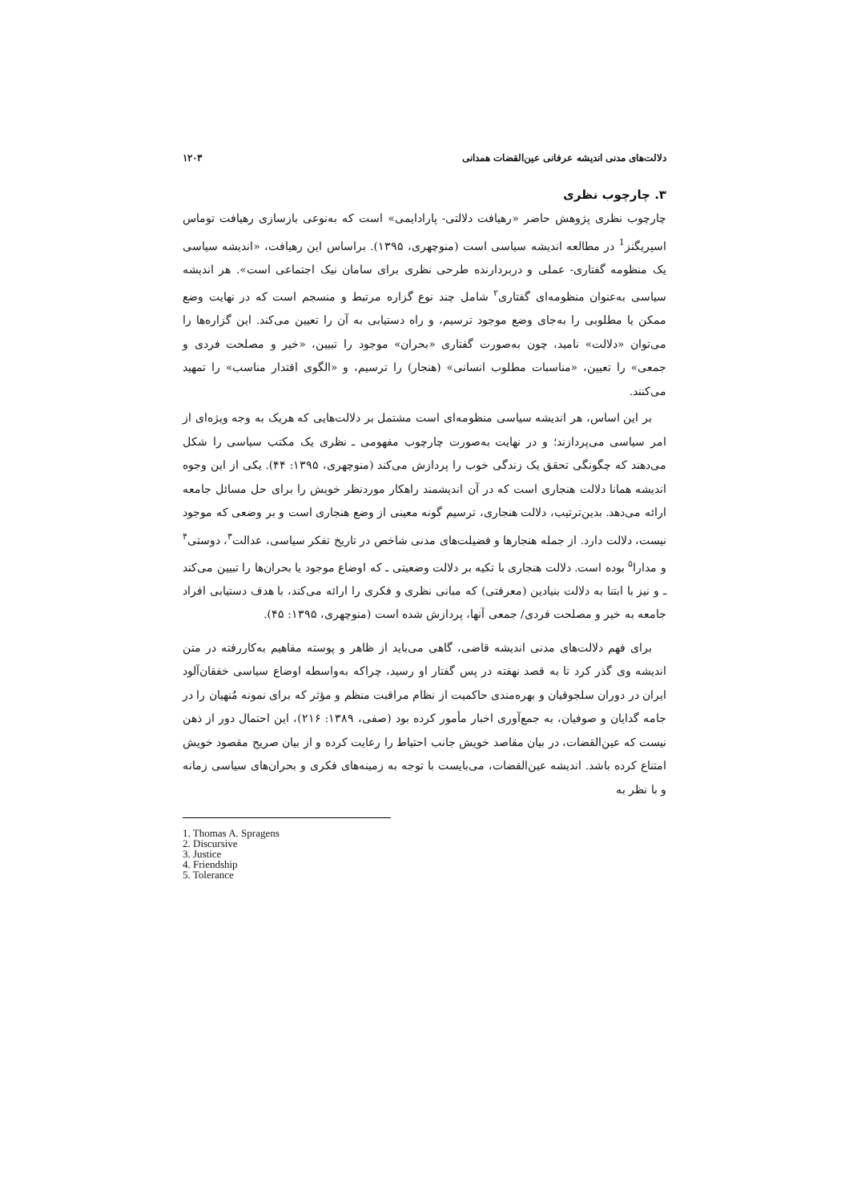۱۲۰۳ دلالت‌های مدنی اندیشه عرفانی عین‌القضات همدانی
۳. چارچوب نظری
چارچوب نظری پژوهش حاضر «رهیافت دلالتی- پارادایمی» است که به‌نوعی بازسازی رهیافت توماس اسپریگنز<sup>1</sup> در مطالعه اندیشه سیاسی است (منوچهری، ۱۳۹۵). براساس این رهیافت، «اندیشه سیاسی یک منظومه گفتاری- عملی و دربردارنده طرحی نظری برای سامان نیک اجتماعی است». هر اندیشه سیاسی به‌عنوان منظومه‌ای گفتاری<sup>۲</sup> شامل چند نوع گزاره مرتبط و منسجم است که در نهایت وضع ممکن یا مطلوبی را به‌جای وضع موجود ترسیم، و راه دستیابی به آن را تعیین می‌کند. این گزاره‌ها را می‌توان «دلالت» نامید، چون به‌صورت گفتاری «بحران» موجود را تبیین، «خیر و مصلحت فردی و جمعی» را تعیین، «مناسبات مطلوب انسانی» (هنجار) را ترسیم، و «الگوی اقتدار مناسب» را تمهید می‌کنند.
بر این اساس، هر اندیشه سیاسی منظومه‌ای است مشتمل بر دلالت‌هایی که هریک به وجه ویژه‌ای از امر سیاسی می‌پردازند؛ و در نهایت به‌صورت چارچوب مفهومی ـ نظری یک مکتب سیاسی را شکل می‌دهند که چگونگی تحقق یک زندگی خوب را پردازش می‌کند (منوچهری، ۱۳۹۵: ۴۴). یکی از این وجوه اندیشه همانا دلالت هنجاری است که در آن اندیشمند راهکار موردنظر خویش را برای حل مسائل جامعه ارائه می‌دهد. بدین‌ترتیب، دلالت هنجاری، ترسیم گونه معینی از وضع هنجاری است و بر وضعی که موجود نیست، دلالت دارد. از جمله هنجارها و فضیلت‌های مدنی شاخص در تاریخ تفکر سیاسی، عدالت<sup>۳</sup>، دوستی<sup>۴</sup> و مدارا<sup>۵</sup> بوده است. دلالت هنجاری با تکیه بر دلالت وضعیتی ـ که اوضاع موجود یا بحران‌ها را تبیین می‌کند ـ و نیز با ابتنا به دلالت بنیادین (معرفتی) که مبانی نظری و فکری را ارائه می‌کند، با هدف دستیابی افراد جامعه به خیر و مصلحت فردی/ جمعی آنها، پردازش شده است (منوچهری، ۱۳۹۵: ۴۵).
برای فهم دلالت‌های مدنی اندیشه قاضی، گاهی می‌باید از ظاهر و پوسته مفاهیم به‌کاررفته در متن اندیشه وی گذر کرد تا به قصد نهفته در پس گفتار او رسید، چراکه به‌واسطه اوضاع سیاسی خفقان‌آلود ایران در دوران سلجوقیان و بهره‌مندی حاکمیت از نظام مراقبت منظم و مؤثر که برای نمونه مُنهیان را در جامه گدایان و صوفیان، به جمع‌آوری اخبار مأمور کرده بود (صفی، ۱۳۸۹: ۲۱۶)، این احتمال دور از ذهن نیست که عین‌القضات، در بیان مقاصد خویش جانب احتیاط را رعایت کرده و از بیان صریح مقصود خویش امتناع کرده باشد. اندیشه عین‌القضات، می‌بایست با توجه به زمینه‌های فکری و بحران‌های سیاسی زمانه و با نظر به
1. Thomas A. Spragens
2. Discursive
3. Justice
4. Friendship
5. Tolerance